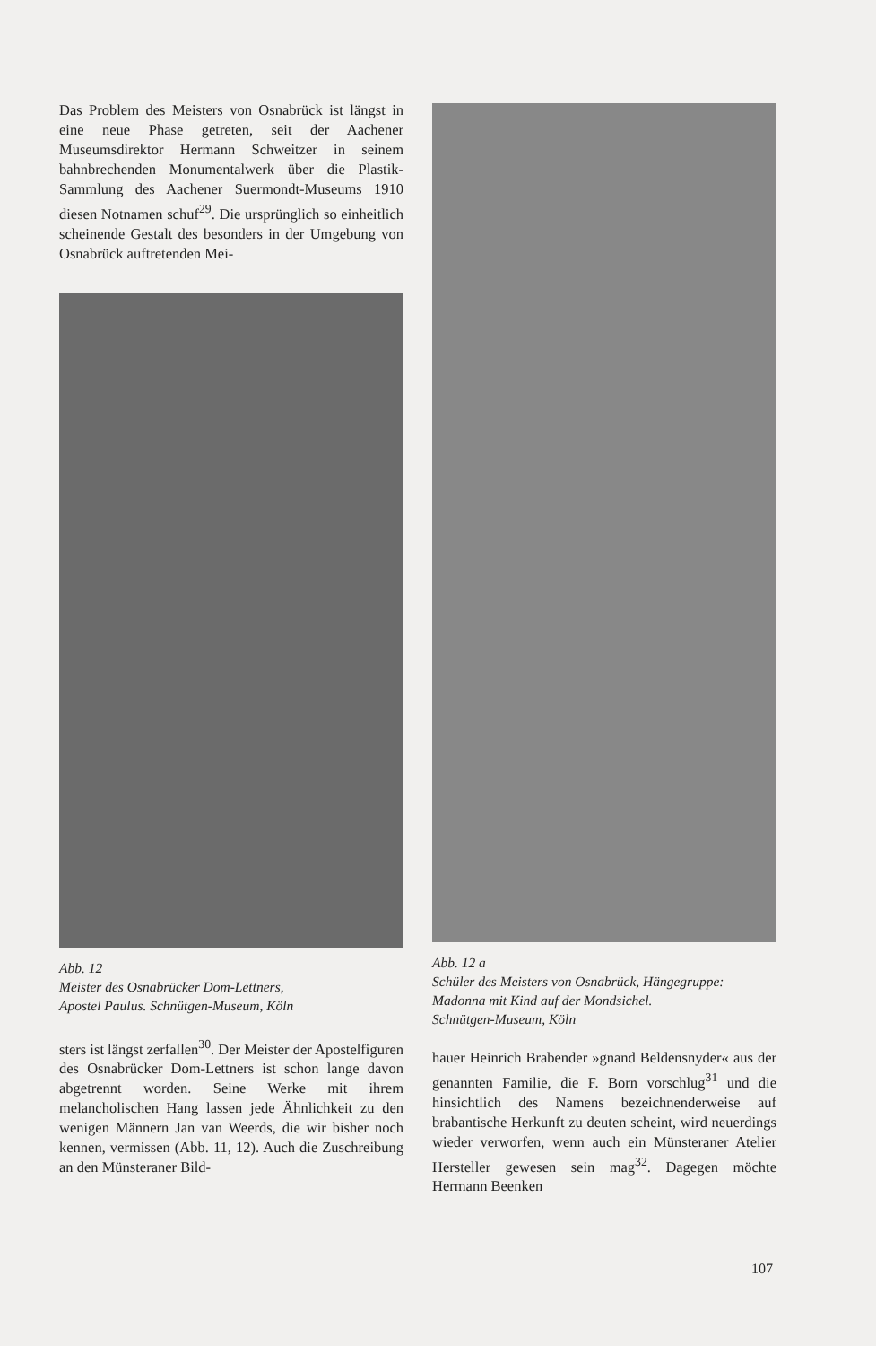Das Problem des Meisters von Osnabrück ist längst in eine neue Phase getreten, seit der Aachener Museumsdirektor Hermann Schweitzer in seinem bahnbrechenden Monumentalwerk über die Plastik-Sammlung des Aachener Suermondt-Museums 1910 diesen Notnamen schuf<sup>29</sup>. Die ursprünglich so einheitlich scheinende Gestalt des besonders in der Umgebung von Osnabrück auftretenden Mei-
Abb. 12
Meister des Osnabrücker Dom-Lettners,
Apostel Paulus. Schnütgen-Museum, Köln
sters ist längst zerfallen<sup>30</sup>. Der Meister der Apostelfiguren des Osnabrücker Dom-Lettners ist schon lange davon abgetrennt worden. Seine Werke mit ihrem melancholischen Hang lassen jede Ähnlichkeit zu den wenigen Männern Jan van Weerds, die wir bisher noch kennen, vermissen (Abb. 11, 12). Auch die Zuschreibung an den Münsteraner Bild-
Abb. 12 a
Schüler des Meisters von Osnabrück, Hängegruppe: Madonna mit Kind auf der Mondsichel.
Schnütgen-Museum, Köln
hauer Heinrich Brabender »gnand Beldensnyder« aus der genannten Familie, die F. Born vorschlug<sup>31</sup> und die hinsichtlich des Namens bezeichnenderweise auf brabantische Herkunft zu deuten scheint, wird neuerdings wieder verworfen, wenn auch ein Münsteraner Atelier Hersteller gewesen sein mag<sup>32</sup>. Dagegen möchte Hermann Beenken
107